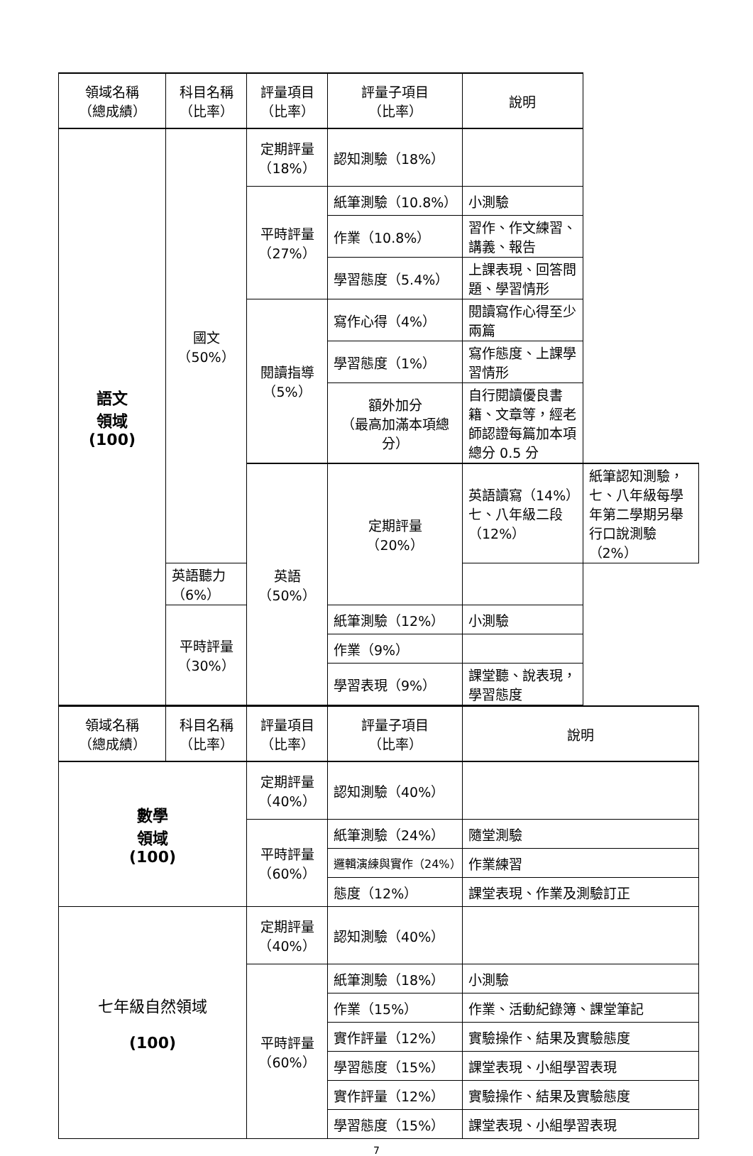| 領域名稱 （總成績） | 科目名稱 （比率） | 評量項目 （比率） | 評量子項目 （比率） | 說明 | |
| --- | --- | --- | --- | --- | --- |
| 語文 領域 (100) | 國文 （50%） | 定期評量 （18%） | 認知測驗（18%） | | |
| | | 平時評量 （27%） | 紙筆測驗（10.8%） | 小測驗 | |
| | | | 作業（10.8%） | 習作、作文練習、講義、報告 | |
| | | | 學習態度（5.4%） | 上課表現、回答問題、學習情形 | |
| | | 閱讀指導 （5%） | 寫作心得（4%） | 閱讀寫作心得至少兩篇 | |
| | | | 學習態度（1%） | 寫作態度、上課學習情形 | |
| | | | 額外加分 （最高加滿本項總分） | 自行閱讀優良書籍、文章等，經老師認證每篇加本項總分 0.5 分 | |
| | | 英語 （50%） | 定期評量 （20%） | 英語讀寫（14%）七、八年級二段（12%） | 紙筆認知測驗，七、八年級每學年第二學期另舉行口說測驗（2%） |
| | 英語聽力（6%） | | | | |
| | 平時評量 （30%） | | 紙筆測驗（12%） | 小測驗 | |
| | | | 作業（9%） | | |
| | | | 學習表現（9%） | 課堂聽、說表現，學習態度 | |
| 領域名稱 （總成績） | 科目名稱 （比率） | 評量項目 （比率） | 評量子項目 （比率） | 說明 |
| --- | --- | --- | --- | --- |
| 數學 領域 (100) | | 定期評量 （40%） | 認知測驗（40%） | |
| | | 平時評量 （60%） | 紙筆測驗（24%） | 隨堂測驗 |
| | | | 邏輯演練與實作（24%） | 作業練習 |
| | | | 態度（12%） | 課堂表現、作業及測驗訂正 |
| 七年級自然領域 (100) | | 定期評量 （40%） | 認知測驗（40%） | |
| | | 平時評量 （60%） | 紙筆測驗（18%） | 小測驗 |
| | | | 作業（15%） | 作業、活動紀錄簿、課堂筆記 |
| | | | 實作評量（12%） | 實驗操作、結果及實驗態度 |
| | | | 學習態度（15%） | 課堂表現、小組學習表現 |
| | | | 實作評量（12%） | 實驗操作、結果及實驗態度 |
| | | | 學習態度（15%） | 課堂表現、小組學習表現 |
7